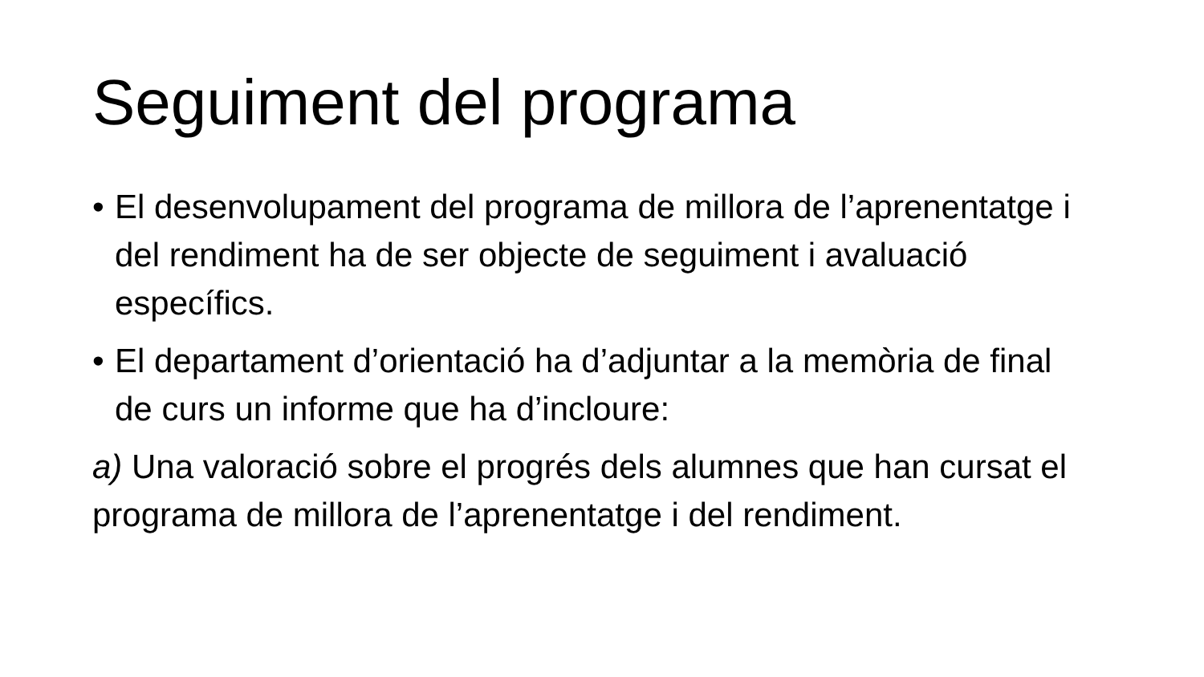Seguiment del programa
• El desenvolupament del programa de millora de l’aprenentatge i del rendiment ha de ser objecte de seguiment i avaluació específics.
• El departament d’orientació ha d’adjuntar a la memòria de final de curs un informe que ha d’incloure:
a) Una valoració sobre el progrés dels alumnes que han cursat el programa de millora de l’aprenentatge i del rendiment.